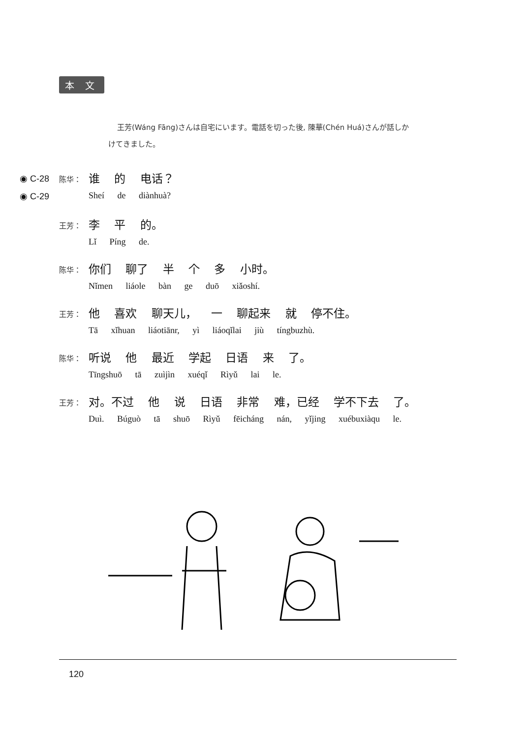本 文
王芳(Wáng Fāng)さんは自宅にいます。電話を切った後, 陳華(Chén Huá)さんが話しかけてきました。
◉ C-28
◉ C-29
陈华：
谁 的 电话？
Sheí de diànhuà?
王芳：
李 平 的。
Lǐ Píng de.
陈华：
你们 聊了 半 个 多 小时。
Nǐmen liáole bàn ge duō xiǎoshí.
王芳：
他 喜欢 聊天儿， 一 聊起来 就 停不住。
Tā xǐhuan liáotiānr, yì liáoqǐlai jiù tíngbuzhù.
陈华：
听说 他 最近 学起 日语 来 了。
Tīngshuō tā zuìjìn xuéqǐ Rìyǔ lai le.
王芳：
对。不过 他 说 日语 非常 难，已经 学不下去 了。
Duì. Búguò tā shuō Rìyǔ fēicháng nán, yǐjing xuébuxiàqu le.
120